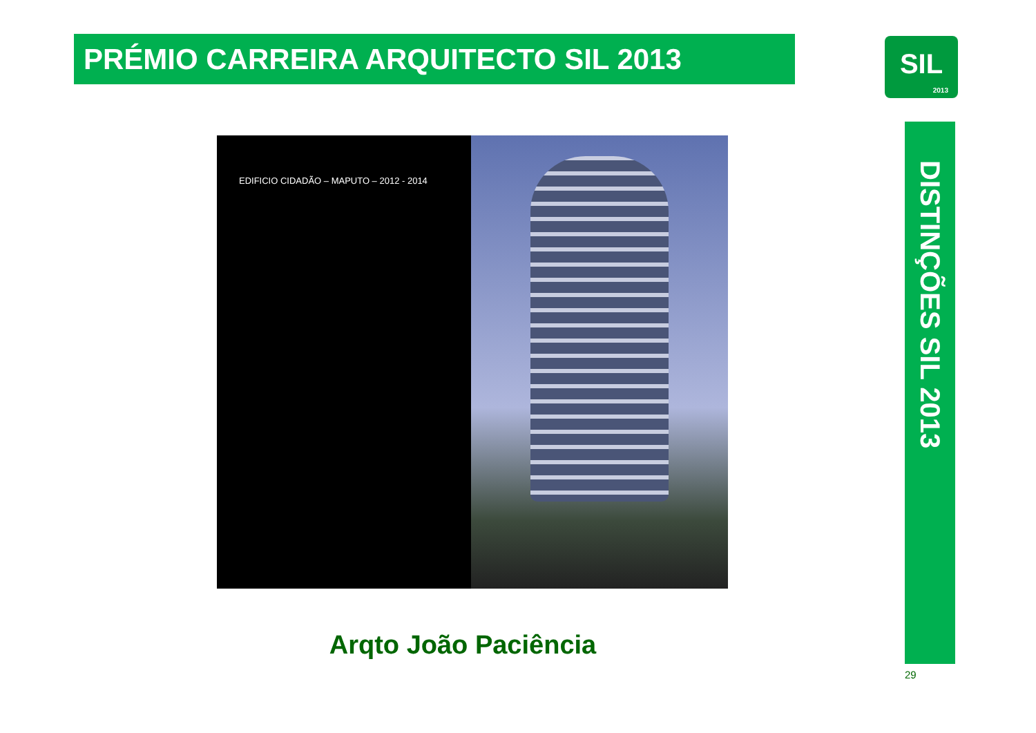PRÉMIO CARREIRA ARQUITECTO SIL 2013
SIL
2013
DISTINÇÕES SIL 2013
EDIFICIO CIDADÃO – MAPUTO – 2012 - 2014
Arqto João Paciência
29